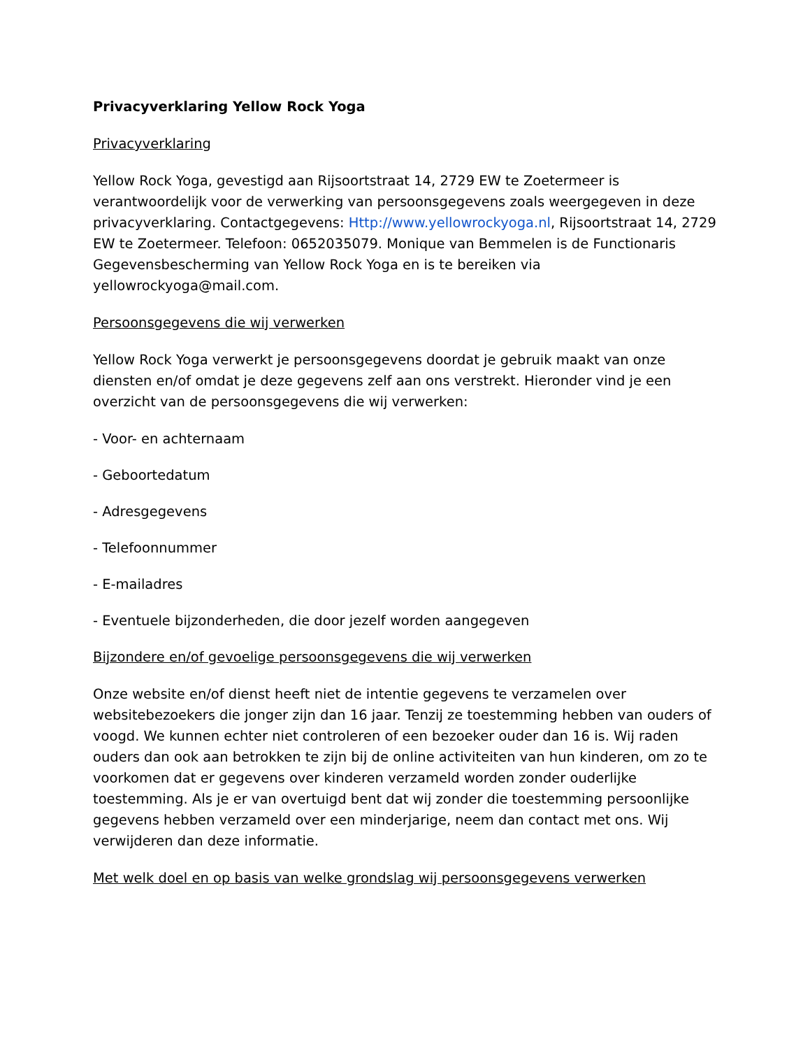Privacyverklaring Yellow Rock Yoga
Privacyverklaring
Yellow Rock Yoga, gevestigd aan Rijsoortstraat 14, 2729 EW te Zoetermeer is verantwoordelijk voor de verwerking van persoonsgegevens zoals weergegeven in deze privacyverklaring. Contactgegevens: Http://www.yellowrockyoga.nl, Rijsoortstraat 14, 2729 EW te Zoetermeer. Telefoon: 0652035079. Monique van Bemmelen is de Functionaris Gegevensbescherming van Yellow Rock Yoga en is te bereiken via yellowrockyoga@mail.com.
Persoonsgegevens die wij verwerken
Yellow Rock Yoga verwerkt je persoonsgegevens doordat je gebruik maakt van onze diensten en/of omdat je deze gegevens zelf aan ons verstrekt. Hieronder vind je een overzicht van de persoonsgegevens die wij verwerken:
- Voor- en achternaam
- Geboortedatum
- Adresgegevens
- Telefoonnummer
- E-mailadres
- Eventuele bijzonderheden, die door jezelf worden aangegeven
Bijzondere en/of gevoelige persoonsgegevens die wij verwerken
Onze website en/of dienst heeft niet de intentie gegevens te verzamelen over websitebezoekers die jonger zijn dan 16 jaar. Tenzij ze toestemming hebben van ouders of voogd. We kunnen echter niet controleren of een bezoeker ouder dan 16 is. Wij raden ouders dan ook aan betrokken te zijn bij de online activiteiten van hun kinderen, om zo te voorkomen dat er gegevens over kinderen verzameld worden zonder ouderlijke toestemming. Als je er van overtuigd bent dat wij zonder die toestemming persoonlijke gegevens hebben verzameld over een minderjarige, neem dan contact met ons. Wij verwijderen dan deze informatie.
Met welk doel en op basis van welke grondslag wij persoonsgegevens verwerken